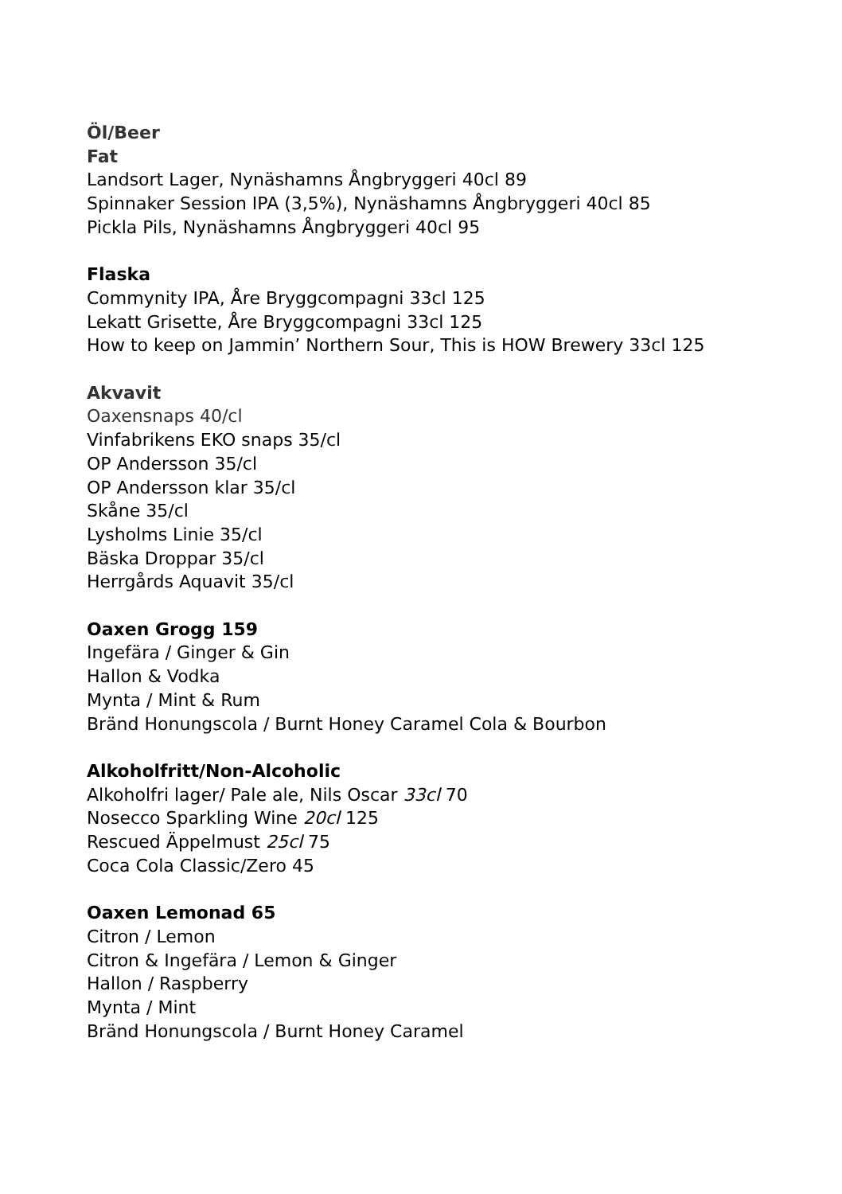Öl/Beer
Fat
Landsort Lager, Nynäshamns Ångbryggeri 40cl 89
Spinnaker Session IPA (3,5%), Nynäshamns Ångbryggeri 40cl 85
Pickla Pils, Nynäshamns Ångbryggeri 40cl 95
Flaska
Commynity IPA, Åre Bryggcompagni 33cl 125
Lekatt Grisette, Åre Bryggcompagni 33cl 125
How to keep on Jammin’ Northern Sour, This is HOW Brewery 33cl 125
Akvavit
Oaxensnaps 40/cl
Vinfabrikens EKO snaps 35/cl
OP Andersson 35/cl
OP Andersson klar 35/cl
Skåne 35/cl
Lysholms Linie 35/cl
Bäska Droppar 35/cl
Herrgårds Aquavit 35/cl
Oaxen Grogg 159
Ingefära / Ginger & Gin
Hallon & Vodka
Mynta / Mint & Rum
Bränd Honungscola / Burnt Honey Caramel Cola & Bourbon
Alkoholfritt/Non-Alcoholic
Alkoholfri lager/ Pale ale, Nils Oscar 33cl 70
Nosecco Sparkling Wine 20cl 125
Rescued Äppelmust 25cl 75
Coca Cola Classic/Zero 45
Oaxen Lemonad 65
Citron / Lemon
Citron & Ingefära / Lemon & Ginger
Hallon / Raspberry
Mynta / Mint
Bränd Honungscola / Burnt Honey Caramel